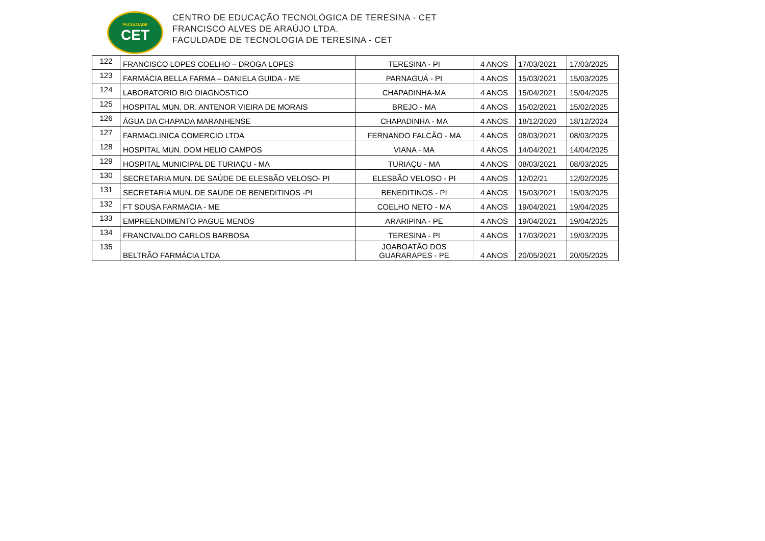FACULDADE
CET
CENTRO DE EDUCAÇÃO TECNOLÓGICA DE TERESINA - CET
FRANCISCO ALVES DE ARAÚJO LTDA.
FACULDADE DE TECNOLOGIA DE TERESINA - CET
| 122 | FRANCISCO LOPES COELHO – DROGA LOPES | TERESINA - PI | 4 ANOS | 17/03/2021 | 17/03/2025 |
| 123 | FARMÁCIA BELLA FARMA – DANIELA GUIDA - ME | PARNAGUÁ - PI | 4 ANOS | 15/03/2021 | 15/03/2025 |
| 124 | LABORATORIO BIO DIAGNÓSTICO | CHAPADINHA-MA | 4 ANOS | 15/04/2021 | 15/04/2025 |
| 125 | HOSPITAL MUN. DR. ANTENOR VIEIRA DE MORAIS | BREJO - MA | 4 ANOS | 15/02/2021 | 15/02/2025 |
| 126 | ÁGUA DA CHAPADA MARANHENSE | CHAPADINHA - MA | 4 ANOS | 18/12/2020 | 18/12/2024 |
| 127 | FARMACLINICA COMERCIO LTDA | FERNANDO FALCÃO - MA | 4 ANOS | 08/03/2021 | 08/03/2025 |
| 128 | HOSPITAL MUN. DOM HELIO CAMPOS | VIANA - MA | 4 ANOS | 14/04/2021 | 14/04/2025 |
| 129 | HOSPITAL MUNICIPAL DE TURIAÇU - MA | TURIAÇU - MA | 4 ANOS | 08/03/2021 | 08/03/2025 |
| 130 | SECRETARIA MUN. DE SAÚDE DE ELESBÃO VELOSO- PI | ELESBÃO VELOSO - PI | 4 ANOS | 12/02/21 | 12/02/2025 |
| 131 | SECRETARIA MUN. DE SAÚDE DE BENEDITINOS -PI | BENEDITINOS - PI | 4 ANOS | 15/03/2021 | 15/03/2025 |
| 132 | FT SOUSA FARMACIA - ME | COELHO NETO - MA | 4 ANOS | 19/04/2021 | 19/04/2025 |
| 133 | EMPREENDIMENTO PAGUE MENOS | ARARIPINA - PE | 4 ANOS | 19/04/2021 | 19/04/2025 |
| 134 | FRANCIVALDO CARLOS BARBOSA | TERESINA - PI | 4 ANOS | 17/03/2021 | 19/03/2025 |
| 135 | BELTRÃO FARMÁCIA LTDA | JOABOATÃO DOS GUARARAPES - PE | 4 ANOS | 20/05/2021 | 20/05/2025 |